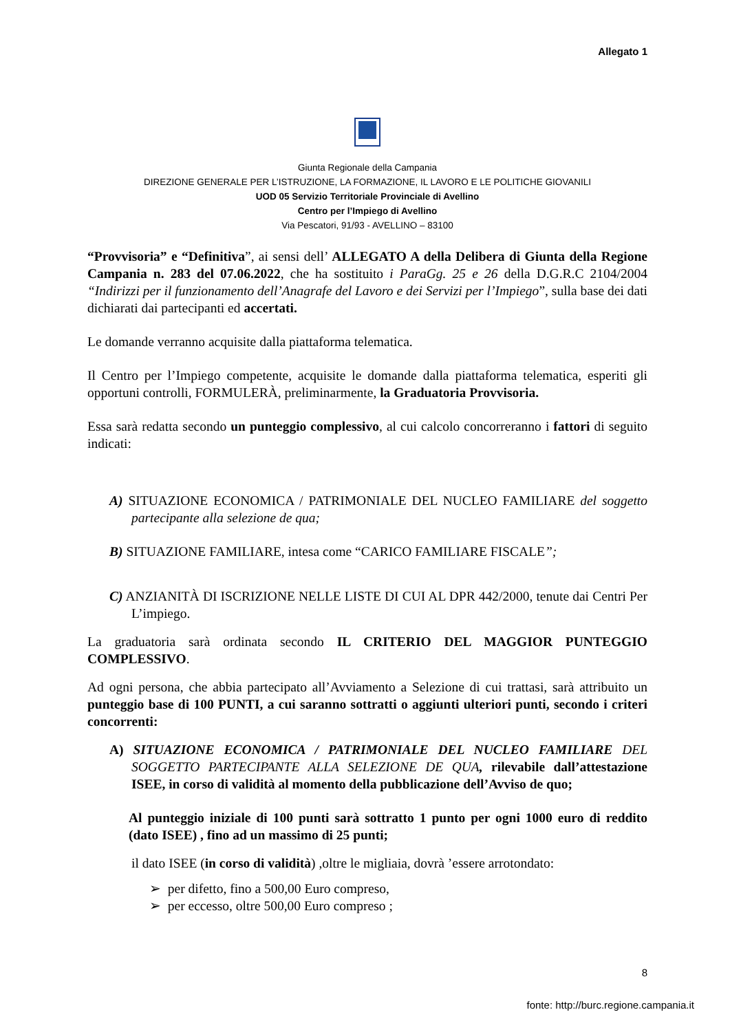Allegato 1
Giunta Regionale della Campania
DIREZIONE GENERALE PER L’ISTRUZIONE, LA FORMAZIONE, IL LAVORO E LE POLITICHE GIOVANILI
UOD 05 Servizio Territoriale Provinciale di Avellino
Centro per l’Impiego di Avellino
Via Pescatori, 91/93 - AVELLINO – 83100
“Provvisoria” e “Definitiva”, ai sensi dell’ ALLEGATO A della Delibera di Giunta della Regione Campania n. 283 del 07.06.2022, che ha sostituito i ParaGg. 25 e 26 della D.G.R.C 2104/2004 “Indirizzi per il funzionamento dell’Anagrafe del Lavoro e dei Servizi per l’Impiego”, sulla base dei dati dichiarati dai partecipanti ed accertati.
Le domande verranno acquisite dalla piattaforma telematica.
Il Centro per l’Impiego competente, acquisite le domande dalla piattaforma telematica, esperiti gli opportuni controlli, FORMULERÀ, preliminarmente, la Graduatoria Provvisoria.
Essa sarà redatta secondo un punteggio complessivo, al cui calcolo concorreranno i fattori di seguito indicati:
A) SITUAZIONE ECONOMICA / PATRIMONIALE DEL NUCLEO FAMILIARE del soggetto partecipante alla selezione de qua;
B) SITUAZIONE FAMILIARE, intesa come “CARICO FAMILIARE FISCALE”;
C) ANZIANITÀ DI ISCRIZIONE NELLE LISTE DI CUI AL DPR 442/2000, tenute dai Centri Per L’impiego.
La graduatoria sarà ordinata secondo IL CRITERIO DEL MAGGIOR PUNTEGGIO COMPLESSIVO.
Ad ogni persona, che abbia partecipato all’Avviamento a Selezione di cui trattasi, sarà attribuito un punteggio base di 100 PUNTI, a cui saranno sottratti o aggiunti ulteriori punti, secondo i criteri concorrenti:
A) SITUAZIONE ECONOMICA / PATRIMONIALE DEL NUCLEO FAMILIARE DEL SOGGETTO PARTECIPANTE ALLA SELEZIONE DE QUA, rilevabile dall’attestazione ISEE, in corso di validità al momento della pubblicazione dell’Avviso de quo;
Al punteggio iniziale di 100 punti sarà sottratto 1 punto per ogni 1000 euro di reddito (dato ISEE) , fino ad un massimo di 25 punti;
il dato ISEE (in corso di validità) ,oltre le migliaia, dovrà ’essere arrotondato:
➢ per difetto, fino a 500,00 Euro compreso,
➢ per eccesso, oltre 500,00 Euro compreso ;
8
fonte: http://burc.regione.campania.it